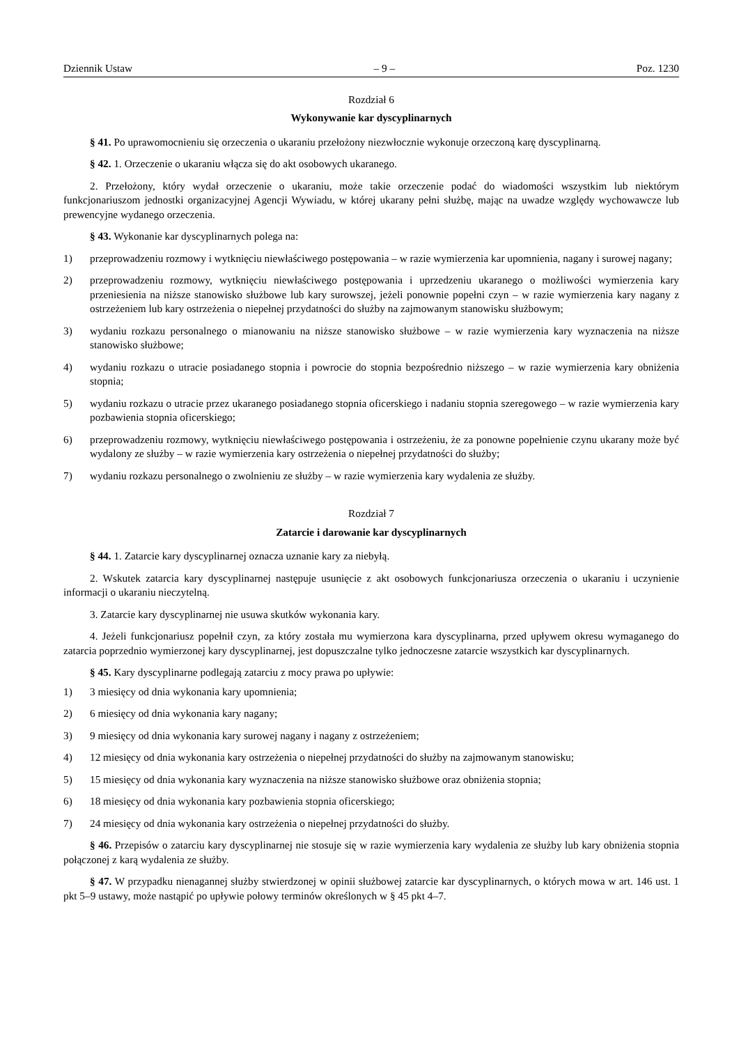Dziennik Ustaw – 9 – Poz. 1230
Rozdział 6
Wykonywanie kar dyscyplinarnych
§ 41. Po uprawomocnieniu się orzeczenia o ukaraniu przełożony niezwłocznie wykonuje orzeczoną karę dyscyplinarną.
§ 42. 1. Orzeczenie o ukaraniu włącza się do akt osobowych ukaranego.
2. Przełożony, który wydał orzeczenie o ukaraniu, może takie orzeczenie podać do wiadomości wszystkim lub niektórym funkcjonariuszom jednostki organizacyjnej Agencji Wywiadu, w której ukarany pełni służbę, mając na uwadze względy wychowawcze lub prewencyjne wydanego orzeczenia.
§ 43. Wykonanie kar dyscyplinarnych polega na:
1) przeprowadzeniu rozmowy i wytknięciu niewłaściwego postępowania – w razie wymierzenia kar upomnienia, nagany i surowej nagany;
2) przeprowadzeniu rozmowy, wytknięciu niewłaściwego postępowania i uprzedzeniu ukaranego o możliwości wymierzenia kary przeniesienia na niższe stanowisko służbowe lub kary surowszej, jeżeli ponownie popełni czyn – w razie wymierzenia kary nagany z ostrzeżeniem lub kary ostrzeżenia o niepełnej przydatności do służby na zajmowanym stanowisku służbowym;
3) wydaniu rozkazu personalnego o mianowaniu na niższe stanowisko służbowe – w razie wymierzenia kary wyznaczenia na niższe stanowisko służbowe;
4) wydaniu rozkazu o utracie posiadanego stopnia i powrocie do stopnia bezpośrednio niższego – w razie wymierzenia kary obniżenia stopnia;
5) wydaniu rozkazu o utracie przez ukaranego posiadanego stopnia oficerskiego i nadaniu stopnia szeregowego – w razie wymierzenia kary pozbawienia stopnia oficerskiego;
6) przeprowadzeniu rozmowy, wytknięciu niewłaściwego postępowania i ostrzeżeniu, że za ponowne popełnienie czynu ukarany może być wydalony ze służby – w razie wymierzenia kary ostrzeżenia o niepełnej przydatności do służby;
7) wydaniu rozkazu personalnego o zwolnieniu ze służby – w razie wymierzenia kary wydalenia ze służby.
Rozdział 7
Zatarcie i darowanie kar dyscyplinarnych
§ 44. 1. Zatarcie kary dyscyplinarnej oznacza uznanie kary za niebyłą.
2. Wskutek zatarcia kary dyscyplinarnej następuje usunięcie z akt osobowych funkcjonariusza orzeczenia o ukaraniu i uczynienie informacji o ukaraniu nieczytelną.
3. Zatarcie kary dyscyplinarnej nie usuwa skutków wykonania kary.
4. Jeżeli funkcjonariusz popełnił czyn, za który została mu wymierzona kara dyscyplinarna, przed upływem okresu wymaganego do zatarcia poprzednio wymierzonej kary dyscyplinarnej, jest dopuszczalne tylko jednoczesne zatarcie wszystkich kar dyscyplinarnych.
§ 45. Kary dyscyplinarne podlegają zatarciu z mocy prawa po upływie:
1) 3 miesięcy od dnia wykonania kary upomnienia;
2) 6 miesięcy od dnia wykonania kary nagany;
3) 9 miesięcy od dnia wykonania kary surowej nagany i nagany z ostrzeżeniem;
4) 12 miesięcy od dnia wykonania kary ostrzeżenia o niepełnej przydatności do służby na zajmowanym stanowisku;
5) 15 miesięcy od dnia wykonania kary wyznaczenia na niższe stanowisko służbowe oraz obniżenia stopnia;
6) 18 miesięcy od dnia wykonania kary pozbawienia stopnia oficerskiego;
7) 24 miesięcy od dnia wykonania kary ostrzeżenia o niepełnej przydatności do służby.
§ 46. Przepisów o zatarciu kary dyscyplinarnej nie stosuje się w razie wymierzenia kary wydalenia ze służby lub kary obniżenia stopnia połączonej z karą wydalenia ze służby.
§ 47. W przypadku nienagannej służby stwierdzonej w opinii służbowej zatarcie kar dyscyplinarnych, o których mowa w art. 146 ust. 1 pkt 5–9 ustawy, może nastąpić po upływie połowy terminów określonych w § 45 pkt 4–7.